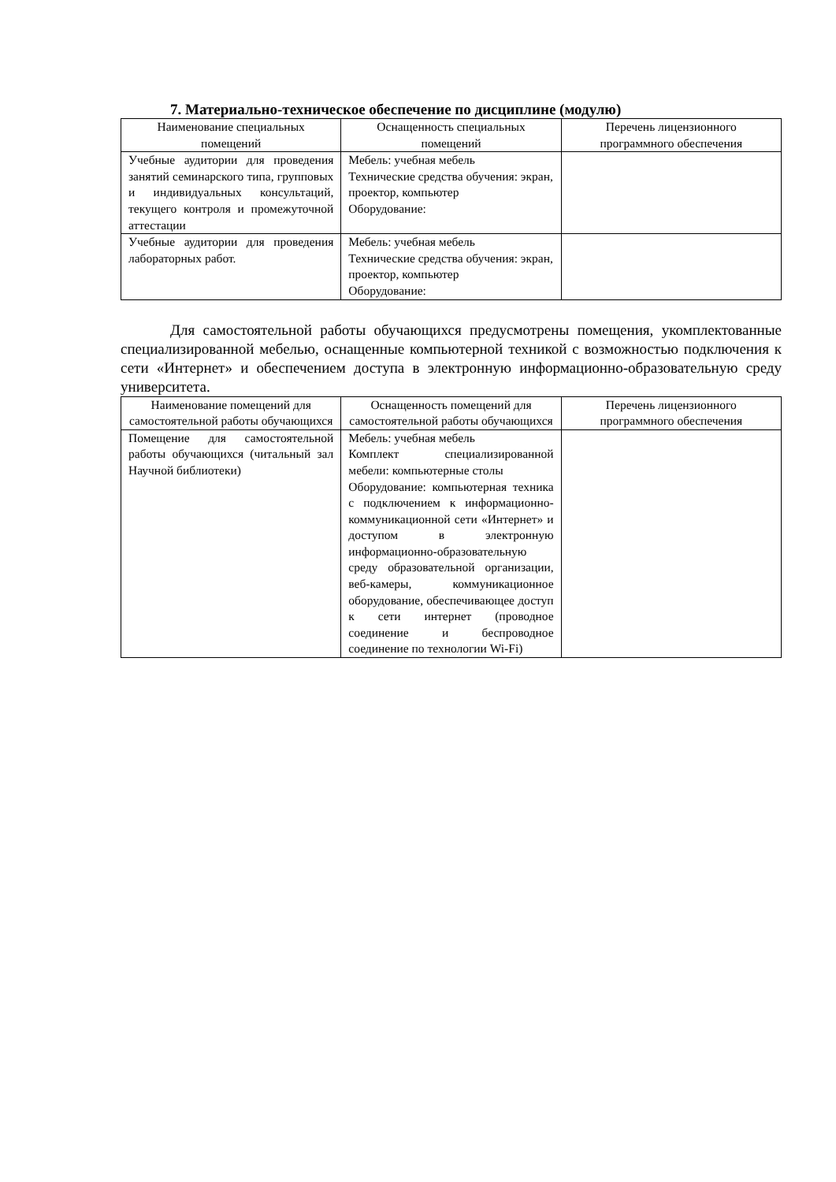7. Материально-техническое обеспечение по дисциплине (модулю)
| Наименование специальных помещений | Оснащенность специальных помещений | Перечень лицензионного программного обеспечения |
| --- | --- | --- |
| Учебные аудитории для проведения занятий семинарского типа, групповых и индивидуальных консультаций, текущего контроля и промежуточной аттестации | Мебель: учебная мебель Технические средства обучения: экран, проектор, компьютер Оборудование: | |
| Учебные аудитории для проведения лабораторных работ. | Мебель: учебная мебель Технические средства обучения: экран, проектор, компьютер Оборудование: | |
Для самостоятельной работы обучающихся предусмотрены помещения, укомплектованные специализированной мебелью, оснащенные компьютерной техникой с возможностью подключения к сети «Интернет» и обеспечением доступа в электронную информационно-образовательную среду университета.
| Наименование помещений для самостоятельной работы обучающихся | Оснащенность помещений для самостоятельной работы обучающихся | Перечень лицензионного программного обеспечения |
| --- | --- | --- |
| Помещение для самостоятельной работы обучающихся (читальный зал Научной библиотеки) | Мебель: учебная мебель Комплект специализированной мебели: компьютерные столы Оборудование: компьютерная техника с подключением к информационно-коммуникационной сети «Интернет» и доступом в электронную информационно-образовательную среду образовательной организации, веб-камеры, коммуникационное оборудование, обеспечивающее доступ к сети интернет (проводное соединение и беспроводное соединение по технологии Wi-Fi) | |